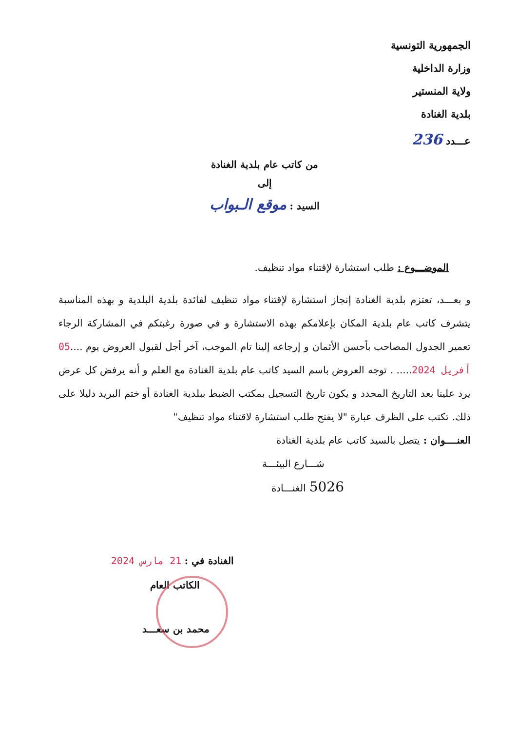الجمهورية التونسية
وزارة الداخلية
ولاية المنستير
بلدية الغنادة
عـــدد 236
من كاتب عام بلدية الغنادة
إلى
السيد : موقع الـبواب
الموضـــوع : طلب استشارة لإقتناء مواد تنظيف.
و بعـــد، تعتزم بلدية الغنادة إنجاز استشارة لإقتناء مواد تنظيف لفائدة بلدية البلدية و بهذه المناسبة يتشرف كاتب عام بلدية المكان بإعلامكم بهذه الاستشارة و في صورة رغبتكم في المشاركة الرجاء تعمير الجدول المصاحب بأحسن الأثمان و إرجاعه إلينا تام الموجب، آخر أجل لقبول العروض يوم ....05 أفريل 2024..... . توجه العروض باسم السيد كاتب عام بلدية الغنادة مع العلم و أنه يرفض كل عرض يرد علينا بعد التاريخ المحدد و يكون تاريخ التسجيل بمكتب الضبط ببلدية الغنادة أو ختم البريد دليلا على ذلك. تكتب على الظرف عبارة "لا يفتح طلب استشارة لاقتناء مواد تنظيف"
العنــــوان : يتصل بالسيد كاتب عام بلدية الغنادة
شـــارع البيئـــة
5026 الغنـــادة
الغنادة في : 21 مارس 2024
الكاتب العام
محمد بن سعـــد